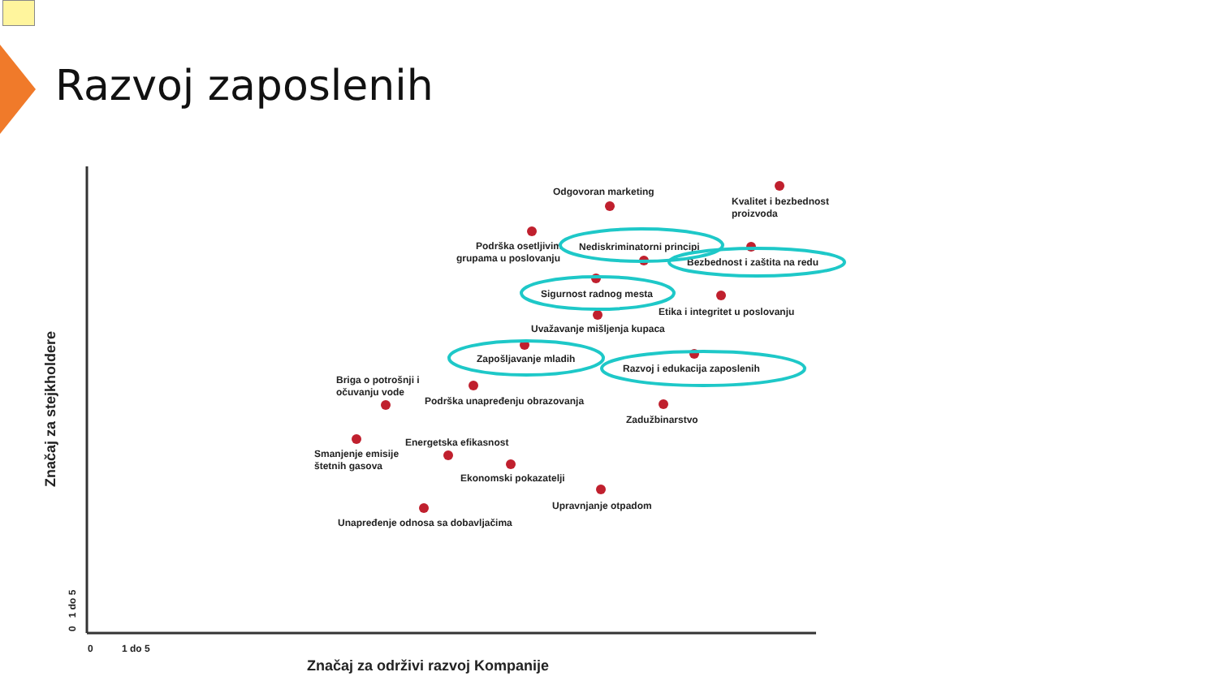Razvoj zaposlenih
Značaj za stejkholdere
0 1 do 5
0
1 do 5
Značaj za održivi razvoj Kompanije
Odgovoran marketing
Kvalitet i bezbednost
proizvoda
Podrška osetljivim
grupama u poslovanju
Nediskriminatorni principi
Bezbednost i zaštita na redu
Sigurnost radnog mesta
Etika i integritet u poslovanju
Uvažavanje mišljenja kupaca
Zapošljavanje mladih
Razvoj i edukacija zaposlenih
Briga o potrošnji i
očuvanju vode
Podrška unapređenju obrazovanja
Zadužbinarstvo
Energetska efikasnost
Smanjenje emisije
štetnih gasova
Ekonomski pokazatelji
Upravnjanje otpadom
Unapređenje odnosa sa dobavljačima